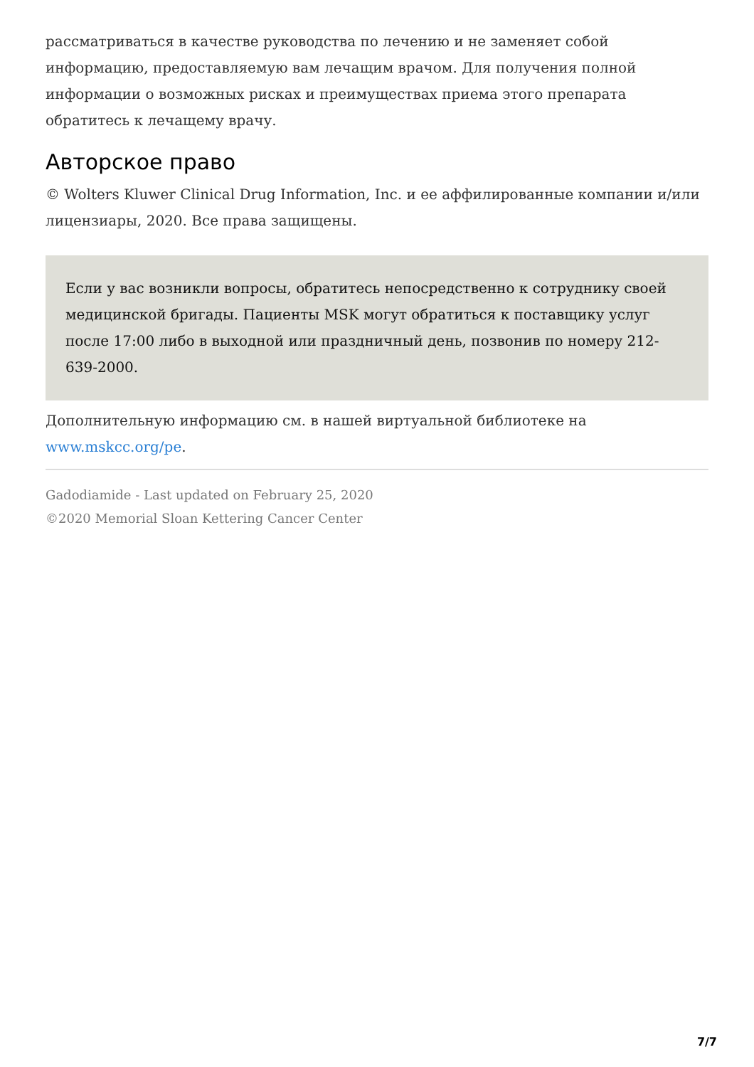рассматриваться в качестве руководства по лечению и не заменяет собой информацию, предоставляемую вам лечащим врачом. Для получения полной информации о возможных рисках и преимуществах приема этого препарата обратитесь к лечащему врачу.
Авторское право
© Wolters Kluwer Clinical Drug Information, Inc. и ее аффилированные компании и/или лицензиары, 2020. Все права защищены.
Если у вас возникли вопросы, обратитесь непосредственно к сотруднику своей медицинской бригады. Пациенты MSK могут обратиться к поставщику услуг после 17:00 либо в выходной или праздничный день, позвонив по номеру 212-639-2000.
Дополнительную информацию см. в нашей виртуальной библиотеке на www.mskcc.org/pe.
Gadodiamide - Last updated on February 25, 2020
©2020 Memorial Sloan Kettering Cancer Center
7/7